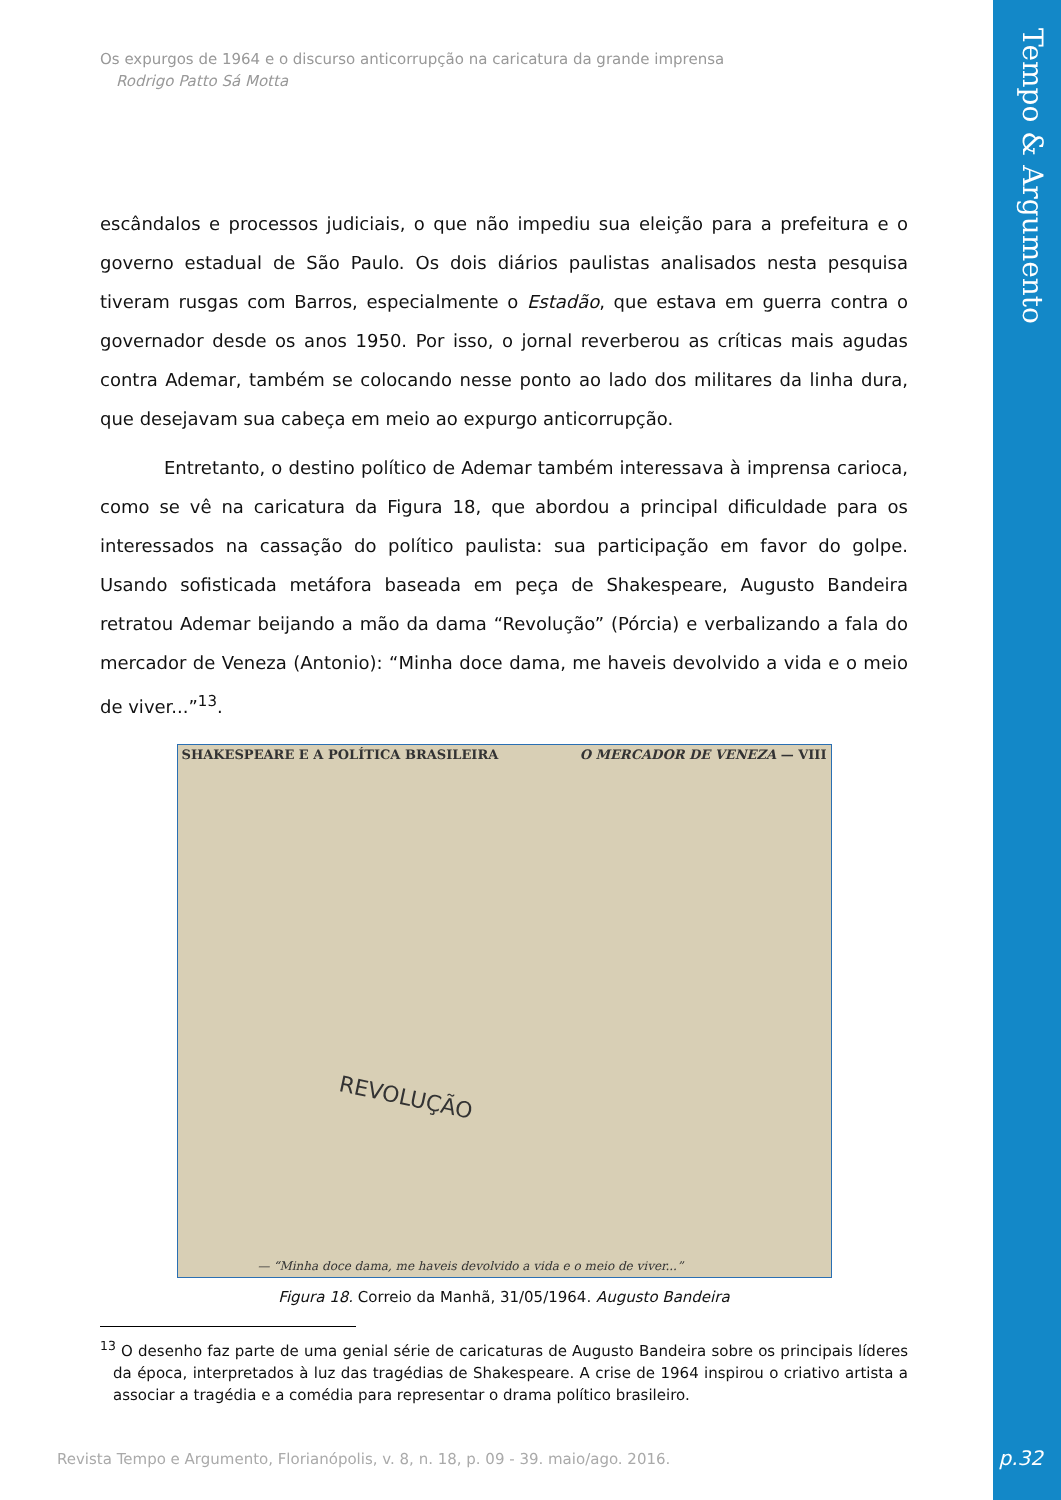Tempo & Argumento
Os expurgos de 1964 e o discurso anticorrupção na caricatura da grande imprensa
Rodrigo Patto Sá Motta
escândalos e processos judiciais, o que não impediu sua eleição para a prefeitura e o governo estadual de São Paulo. Os dois diários paulistas analisados nesta pesquisa tiveram rusgas com Barros, especialmente o Estadão, que estava em guerra contra o governador desde os anos 1950. Por isso, o jornal reverberou as críticas mais agudas contra Ademar, também se colocando nesse ponto ao lado dos militares da linha dura, que desejavam sua cabeça em meio ao expurgo anticorrupção.
Entretanto, o destino político de Ademar também interessava à imprensa carioca, como se vê na caricatura da Figura 18, que abordou a principal dificuldade para os interessados na cassação do político paulista: sua participação em favor do golpe. Usando sofisticada metáfora baseada em peça de Shakespeare, Augusto Bandeira retratou Ademar beijando a mão da dama “Revolução” (Pórcia) e verbalizando a fala do mercador de Veneza (Antonio): “Minha doce dama, me haveis devolvido a vida e o meio de viver...”<sup>13</sup>.
SHAKESPEARE E A POLÍTICA BRASILEIRA O MERCADOR DE VENEZA — VIII
REVOLUÇÃO
— “Minha doce dama, me haveis devolvido a vida e o meio de viver...”
Figura 18. Correio da Manhã, 31/05/1964. Augusto Bandeira
<sup>13</sup> O desenho faz parte de uma genial série de caricaturas de Augusto Bandeira sobre os principais líderes da época, interpretados à luz das tragédias de Shakespeare. A crise de 1964 inspirou o criativo artista a associar a tragédia e a comédia para representar o drama político brasileiro.
Revista Tempo e Argumento, Florianópolis, v. 8, n. 18, p. 09 - 39. maio/ago. 2016.
p.32